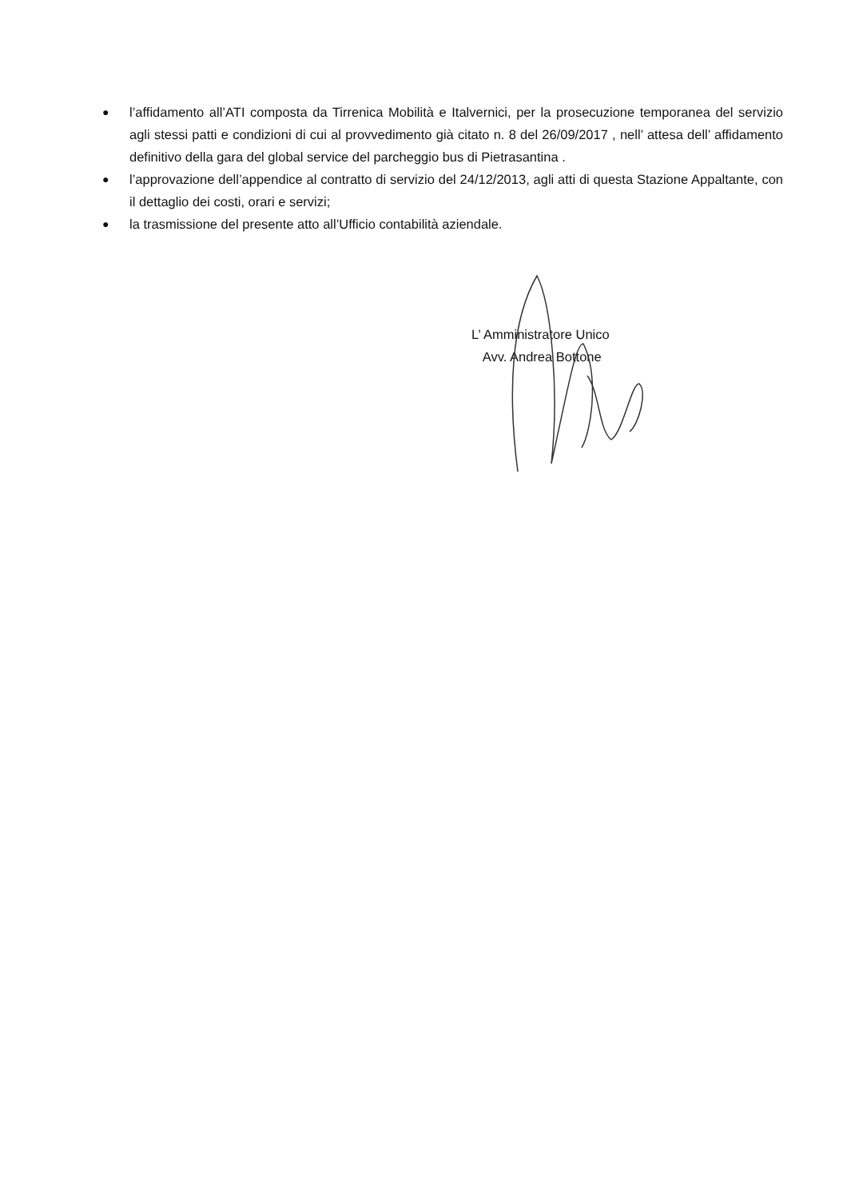● l’affidamento all’ATI composta da Tirrenica Mobilità e Italvernici, per la prosecuzione temporanea del servizio agli stessi patti e condizioni di cui al provvedimento già citato n. 8 del 26/09/2017 , nell’ attesa dell’ affidamento definitivo della gara del global service del parcheggio bus di Pietrasantina .
● l’approvazione dell’appendice al contratto di servizio del 24/12/2013, agli atti di questa Stazione Appaltante, con il dettaglio dei costi, orari e servizi;
● la trasmissione del presente atto all’Ufficio contabilità aziendale.
L’ Amministratore Unico
Avv. Andrea Bottone